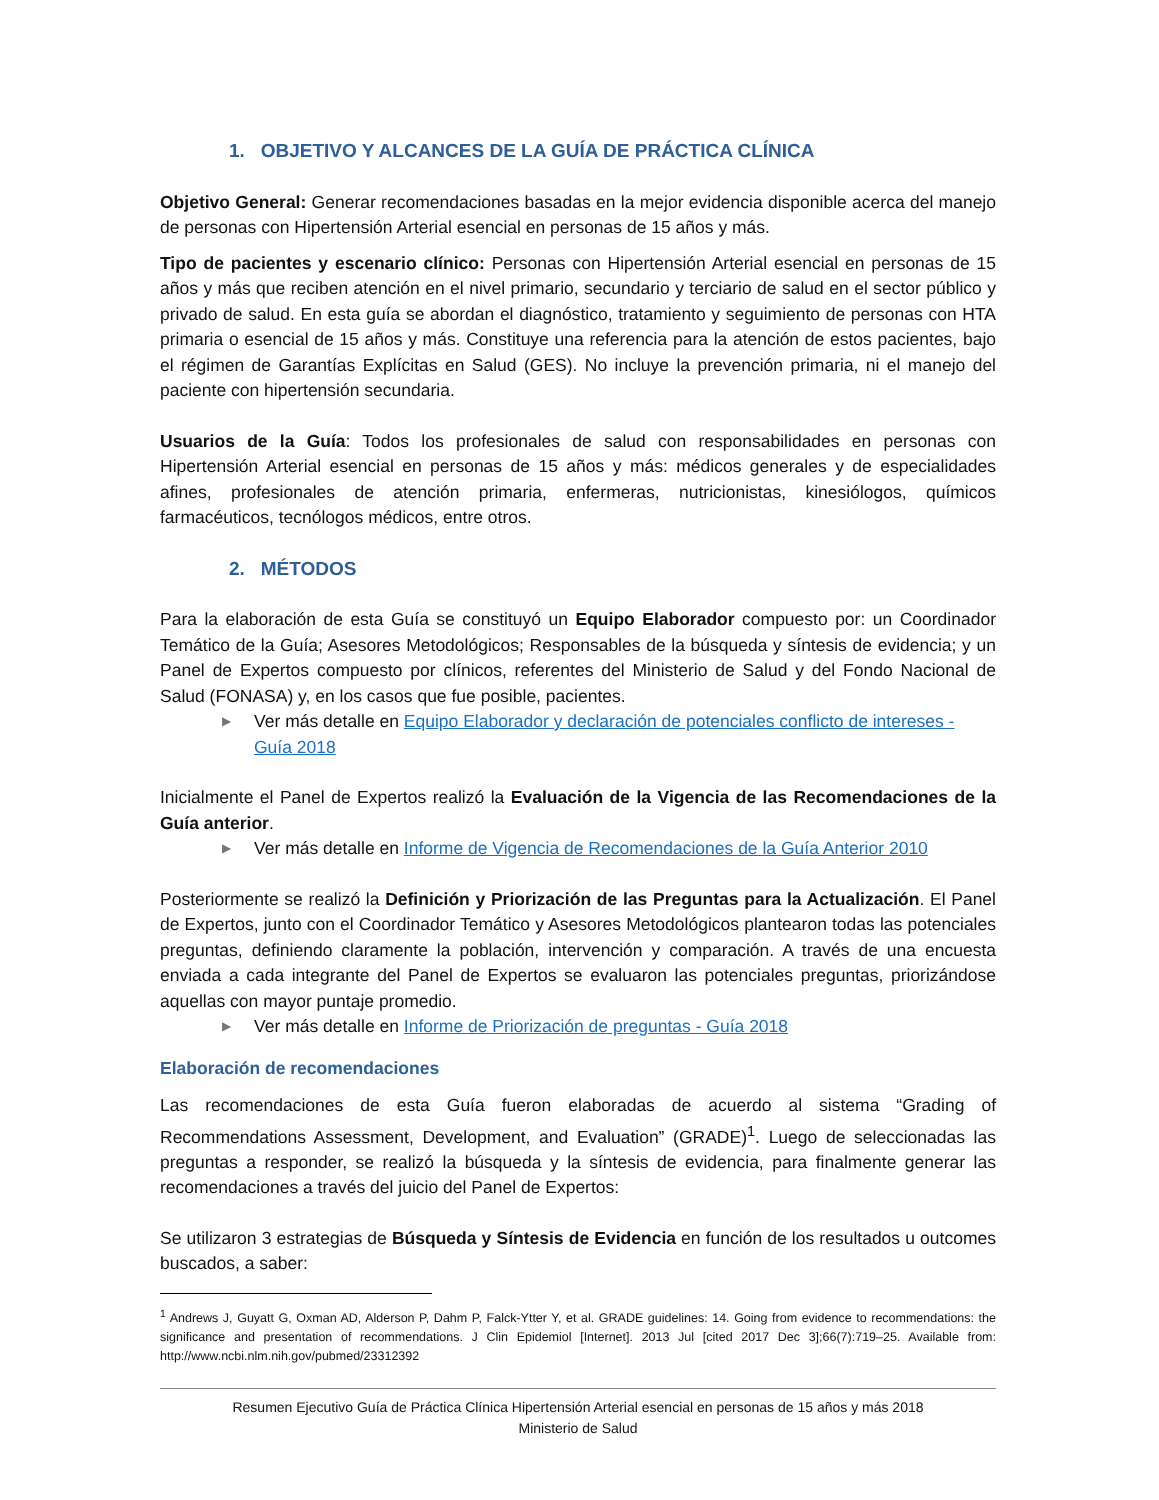1. OBJETIVO Y ALCANCES DE LA GUÍA DE PRÁCTICA CLÍNICA
Objetivo General: Generar recomendaciones basadas en la mejor evidencia disponible acerca del manejo de personas con Hipertensión Arterial esencial en personas de 15 años y más.
Tipo de pacientes y escenario clínico: Personas con Hipertensión Arterial esencial en personas de 15 años y más que reciben atención en el nivel primario, secundario y terciario de salud en el sector público y privado de salud. En esta guía se abordan el diagnóstico, tratamiento y seguimiento de personas con HTA primaria o esencial de 15 años y más. Constituye una referencia para la atención de estos pacientes, bajo el régimen de Garantías Explícitas en Salud (GES). No incluye la prevención primaria, ni el manejo del paciente con hipertensión secundaria.
Usuarios de la Guía: Todos los profesionales de salud con responsabilidades en personas con Hipertensión Arterial esencial en personas de 15 años y más: médicos generales y de especialidades afines, profesionales de atención primaria, enfermeras, nutricionistas, kinesiólogos, químicos farmacéuticos, tecnólogos médicos, entre otros.
2. MÉTODOS
Para la elaboración de esta Guía se constituyó un Equipo Elaborador compuesto por: un Coordinador Temático de la Guía; Asesores Metodológicos; Responsables de la búsqueda y síntesis de evidencia; y un Panel de Expertos compuesto por clínicos, referentes del Ministerio de Salud y del Fondo Nacional de Salud (FONASA) y, en los casos que fue posible, pacientes.
▶ Ver más detalle en Equipo Elaborador y declaración de potenciales conflicto de intereses - Guía 2018
Inicialmente el Panel de Expertos realizó la Evaluación de la Vigencia de las Recomendaciones de la Guía anterior.
▶ Ver más detalle en Informe de Vigencia de Recomendaciones de la Guía Anterior 2010
Posteriormente se realizó la Definición y Priorización de las Preguntas para la Actualización. El Panel de Expertos, junto con el Coordinador Temático y Asesores Metodológicos plantearon todas las potenciales preguntas, definiendo claramente la población, intervención y comparación. A través de una encuesta enviada a cada integrante del Panel de Expertos se evaluaron las potenciales preguntas, priorizándose aquellas con mayor puntaje promedio.
▶ Ver más detalle en Informe de Priorización de preguntas - Guía 2018
Elaboración de recomendaciones
Las recomendaciones de esta Guía fueron elaboradas de acuerdo al sistema “Grading of Recommendations Assessment, Development, and Evaluation” (GRADE)<sup>1</sup>. Luego de seleccionadas las preguntas a responder, se realizó la búsqueda y la síntesis de evidencia, para finalmente generar las recomendaciones a través del juicio del Panel de Expertos:
Se utilizaron 3 estrategias de Búsqueda y Síntesis de Evidencia en función de los resultados u outcomes buscados, a saber:
<sup>1</sup> Andrews J, Guyatt G, Oxman AD, Alderson P, Dahm P, Falck-Ytter Y, et al. GRADE guidelines: 14. Going from evidence to recommendations: the significance and presentation of recommendations. J Clin Epidemiol [Internet]. 2013 Jul [cited 2017 Dec 3];66(7):719–25. Available from: http://www.ncbi.nlm.nih.gov/pubmed/23312392
Resumen Ejecutivo Guía de Práctica Clínica Hipertensión Arterial esencial en personas de 15 años y más 2018
Ministerio de Salud